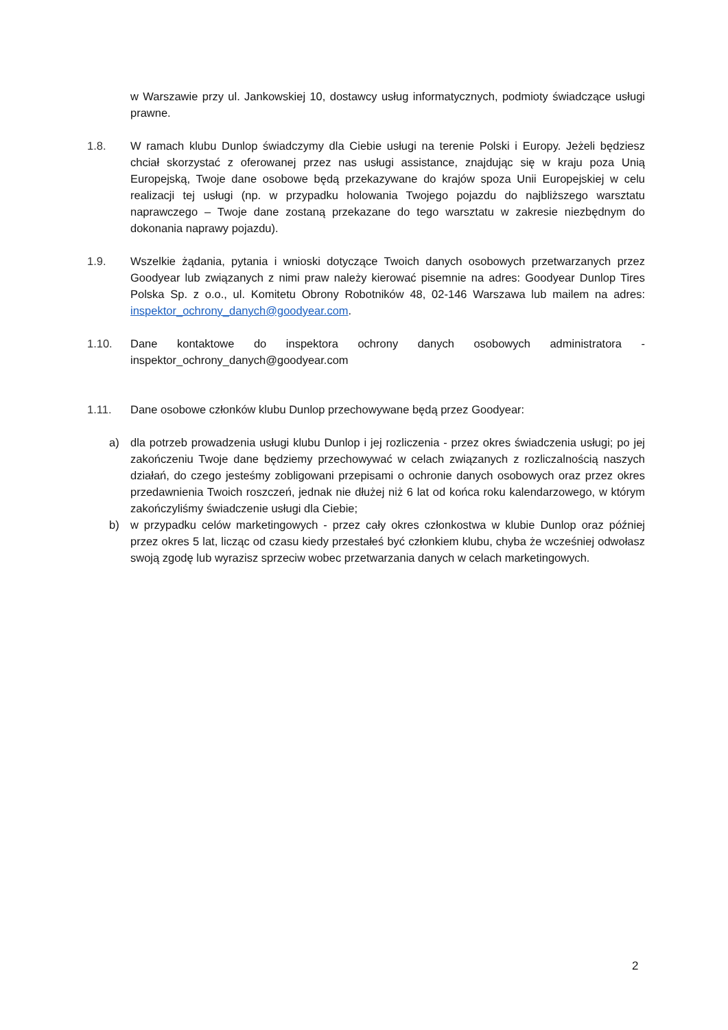w Warszawie przy ul. Jankowskiej 10, dostawcy usług informatycznych, podmioty świadczące usługi prawne.
1.8. W ramach klubu Dunlop świadczymy dla Ciebie usługi na terenie Polski i Europy. Jeżeli będziesz chciał skorzystać z oferowanej przez nas usługi assistance, znajdując się w kraju poza Unią Europejską, Twoje dane osobowe będą przekazywane do krajów spoza Unii Europejskiej w celu realizacji tej usługi (np. w przypadku holowania Twojego pojazdu do najbliższego warsztatu naprawczego – Twoje dane zostaną przekazane do tego warsztatu w zakresie niezbędnym do dokonania naprawy pojazdu).
1.9. Wszelkie żądania, pytania i wnioski dotyczące Twoich danych osobowych przetwarzanych przez Goodyear lub związanych z nimi praw należy kierować pisemnie na adres: Goodyear Dunlop Tires Polska Sp. z o.o., ul. Komitetu Obrony Robotników 48, 02-146 Warszawa lub mailem na adres: inspektor_ochrony_danych@goodyear.com.
1.10. Dane kontaktowe do inspektora ochrony danych osobowych administratora - inspektor_ochrony_danych@goodyear.com
1.11. Dane osobowe członków klubu Dunlop przechowywane będą przez Goodyear:
a) dla potrzeb prowadzenia usługi klubu Dunlop i jej rozliczenia - przez okres świadczenia usługi; po jej zakończeniu Twoje dane będziemy przechowywać w celach związanych z rozliczalnością naszych działań, do czego jesteśmy zobligowani przepisami o ochronie danych osobowych oraz przez okres przedawnienia Twoich roszczeń, jednak nie dłużej niż 6 lat od końca roku kalendarzowego, w którym zakończyliśmy świadczenie usługi dla Ciebie;
b) w przypadku celów marketingowych - przez cały okres członkostwa w klubie Dunlop oraz później przez okres 5 lat, licząc od czasu kiedy przestałeś być członkiem klubu, chyba że wcześniej odwołasz swoją zgodę lub wyrazisz sprzeciw wobec przetwarzania danych w celach marketingowych.
2